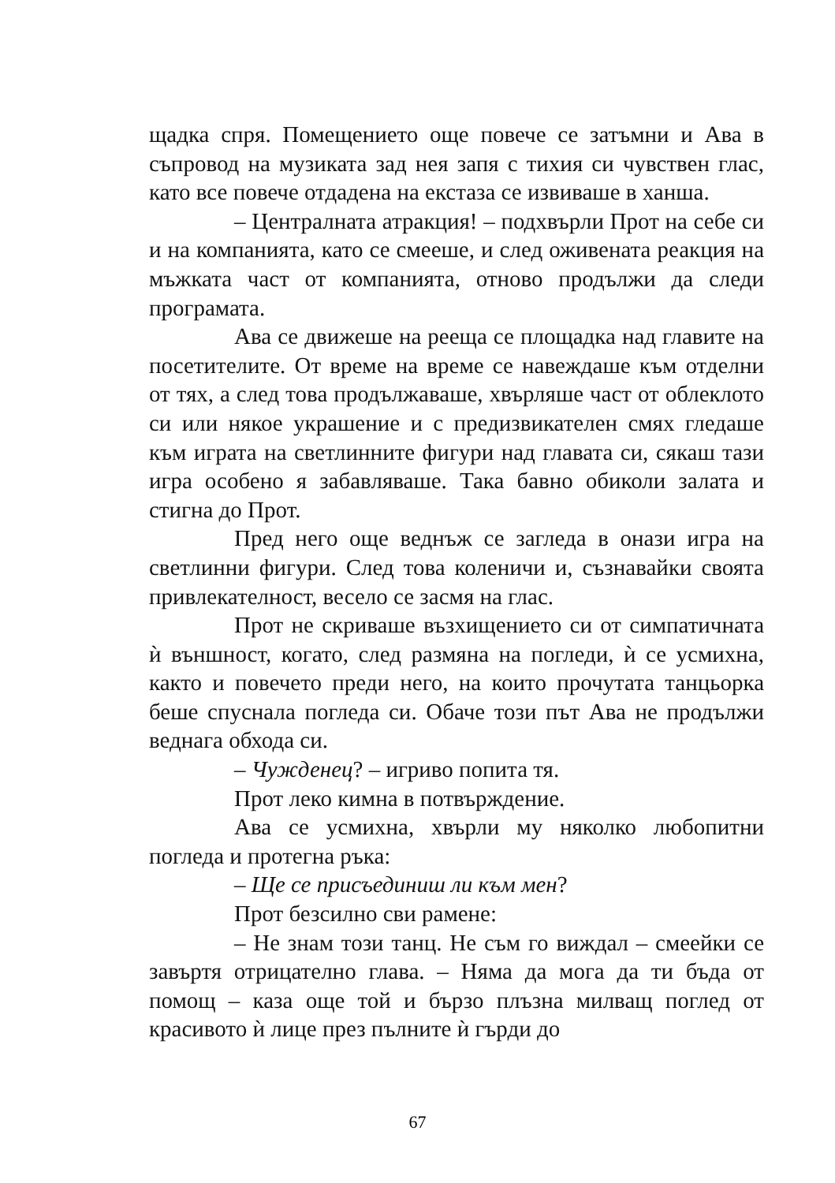щадка спря. Помещението още повече се затъмни и Ава в съпровод на музиката зад нея запя с тихия си чувствен глас, като все повече отдадена на екстаза се извиваше в ханша.
– Централната атракция! – подхвърли Прот на себе си и на компанията, като се смееше, и след оживената реакция на мъжката част от компанията, отново продължи да следи програмата.
Ава се движеше на рееща се площадка над главите на посетителите. От време на време се навеждаше към отделни от тях, а след това продължаваше, хвърляше част от облеклото си или някое украшение и с предизвикателен смях гледаше към играта на светлинните фигури над главата си, сякаш тази игра особено я забавляваше. Така бавно обиколи залата и стигна до Прот.
Пред него още веднъж се загледа в онази игра на светлинни фигури. След това коленичи и, съзнавайки своята привлекателност, весело се засмя на глас.
Прот не скриваше възхищението си от симпатичната ѝ външност, когато, след размяна на погледи, ѝ се усмихна, както и повечето преди него, на които прочутата танцьорка беше спуснала погледа си. Обаче този път Ава не продължи веднага обхода си.
– Чужденец? – игриво попита тя.
Прот леко кимна в потвърждение.
Ава се усмихна, хвърли му няколко любопитни погледа и протегна ръка:
– Ще се присъединиш ли към мен?
Прот безсилно сви рамене:
– Не знам този танц. Не съм го виждал – смеейки се завъртя отрицателно глава. – Няма да мога да ти бъда от помощ – каза още той и бързо плъзна милващ поглед от красивото ѝ лице през пълните ѝ гърди до
67